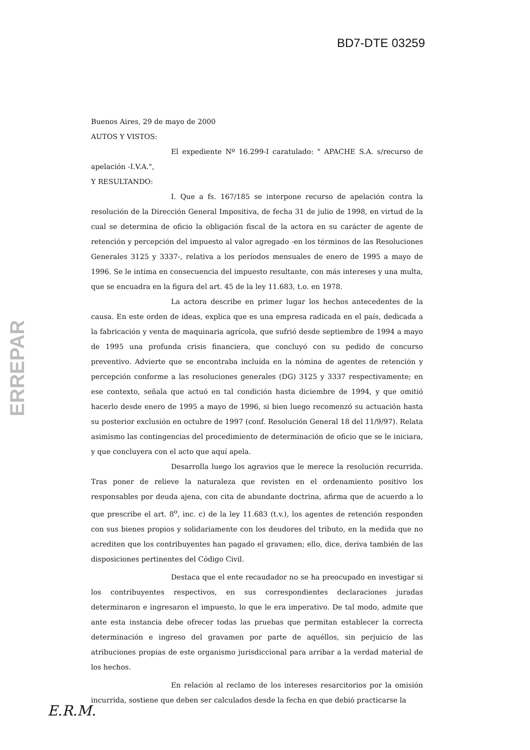BD7-DTE 03259
ERREPAR
Buenos Aires, 29 de mayo de 2000
AUTOS Y VISTOS:
El expediente Nº 16.299-I caratulado: " APACHE S.A. s/recurso de apelación -I.V.A.",
Y RESULTANDO:
I. Que a fs. 167/185 se interpone recurso de apelación contra la resolución de la Dirección General Impositiva, de fecha 31 de julio de 1998, en virtud de la cual se determina de oficio la obligación fiscal de la actora en su carácter de agente de retención y percepción del impuesto al valor agregado -en los términos de las Resoluciones Generales 3125 y 3337-, relativa a los períodos mensuales de enero de 1995 a mayo de 1996. Se le intima en consecuencia del impuesto resultante, con más intereses y una multa, que se encuadra en la figura del art. 45 de la ley 11.683, t.o. en 1978.
La actora describe en primer lugar los hechos antecedentes de la causa. En este orden de ideas, explica que es una empresa radicada en el país, dedicada a la fabricación y venta de maquinaria agrícola, que sufrió desde septiembre de 1994 a mayo de 1995 una profunda crisis financiera, que concluyó con su pedido de concurso preventivo. Advierte que se encontraba incluída en la nómina de agentes de retención y percepción conforme a las resoluciones generales (DG) 3125 y 3337 respectivamente; en ese contexto, señala que actuó en tal condición hasta diciembre de 1994, y que omitió hacerlo desde enero de 1995 a mayo de 1996, si bien luego recomenzó su actuación hasta su posterior exclusión en octubre de 1997 (conf. Resolución General 18 del 11/9/97). Relata asimismo las contingencias del procedimiento de determinación de oficio que se le iniciara, y que concluyera con el acto que aquí apela.
Desarrolla luego los agravios que le merece la resolución recurrida. Tras poner de relieve la naturaleza que revisten en el ordenamiento positivo los responsables por deuda ajena, con cita de abundante doctrina, afirma que de acuerdo a lo que prescribe el art. 8<sup>o</sup>, inc. c) de la ley 11.683 (t.v.), los agentes de retención responden con sus bienes propios y solidariamente con los deudores del tributo, en la medida que no acrediten que los contribuyentes han pagado el gravamen; ello, dice, deriva también de las disposiciones pertinentes del Código Civil.
Destaca que el ente recaudador no se ha preocupado en investigar si los contribuyentes respectivos, en sus correspondientes declaraciones juradas determinaron e ingresaron el impuesto, lo que le era imperativo. De tal modo, admite que ante esta instancia debe ofrecer todas las pruebas que permitan establecer la correcta determinación e ingreso del gravamen por parte de aquéllos, sin perjuicio de las atribuciones propias de este organismo jurisdiccional para arribar a la verdad material de los hechos.
En relación al reclamo de los intereses resarcitorios por la omisión incurrida, sostiene que deben ser calculados desde la fecha en que debió practicarse la
E.R.M.